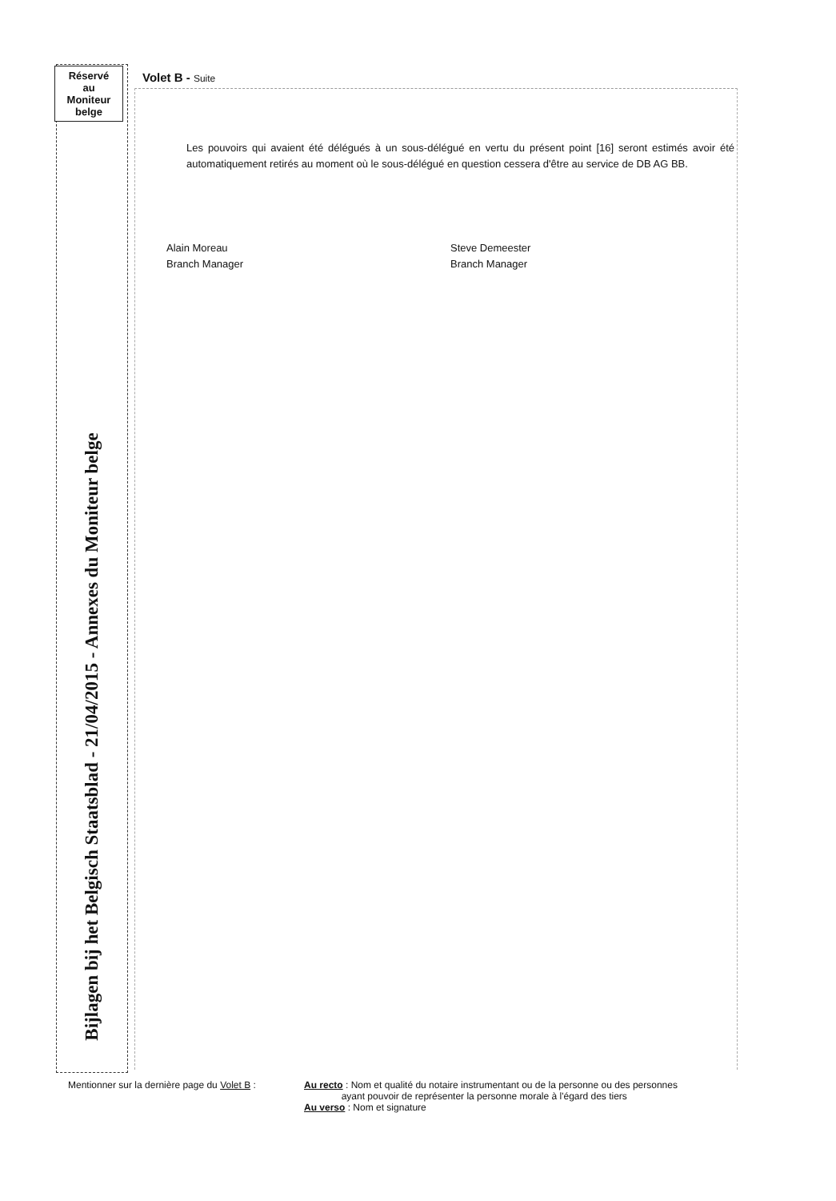Réservé
au
Moniteur
belge
Bijlagen bij het Belgisch Staatsblad - 21/04/2015 - Annexes du Moniteur belge
Volet B - Suite
Les pouvoirs qui avaient été délégués à un sous-délégué en vertu du présent point [16] seront estimés avoir été automatiquement retirés au moment où le sous-délégué en question cessera d'être au service de DB AG BB.
Alain Moreau
Branch Manager
Steve Demeester
Branch Manager
Mentionner sur la dernière page du Volet B :
Au recto : Nom et qualité du notaire instrumentant ou de la personne ou des personnes
ayant pouvoir de représenter la personne morale à l'égard des tiers
Au verso : Nom et signature